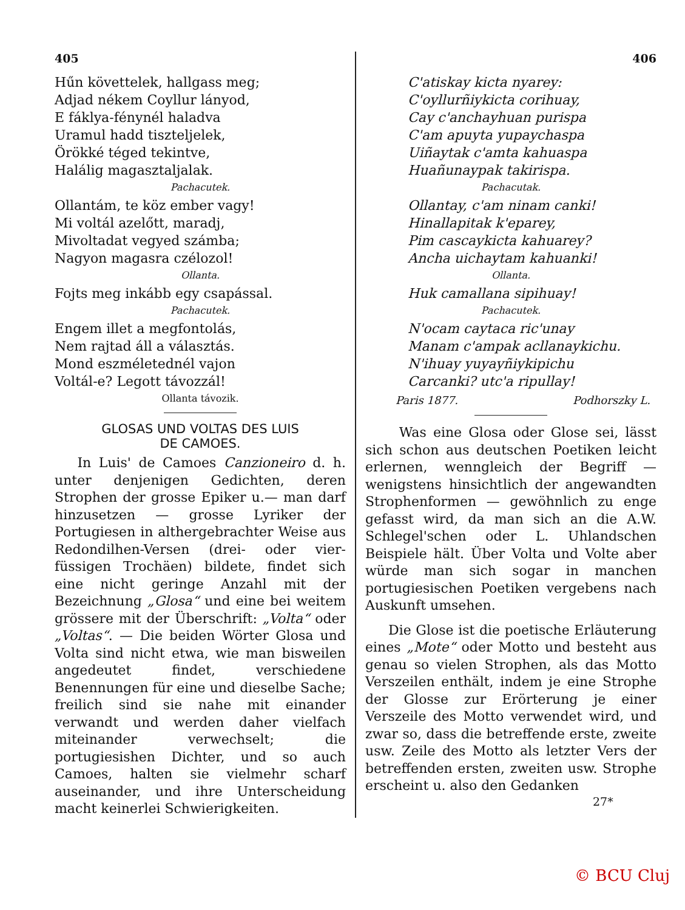405
Hűn követtelek, hallgass meg;
Adjad nékem Coyllur lányod,
E fáklya-fénynél haladva
Uramul hadd tiszteljelek,
Örökké téged tekintve,
Halálig magasztaljalak.
Pachacutek.
Ollantám, te köz ember vagy!
Mi voltál azelőtt, maradj,
Mivoltadat vegyed számba;
Nagyon magasra czélozol!
Ollanta.
Fojts meg inkább egy csapással.
Pachacutek.
Engem illet a megfontolás,
Nem rajtad áll a választás.
Mond eszméletednél vajon
Voltál-e? Legott távozzál!
Ollanta távozik.
GLOSAS UND VOLTAS DES LUIS
DE CAMOES.
In Luis' de Camoes Canzioneiro d. h. unter denjenigen Gedichten, deren Strophen der grosse Epiker u.— man darf hinzusetzen — grosse Lyriker der Portugiesen in althergebrachter Weise aus Redondilhen-Versen (drei- oder vier-füssigen Trochäen) bildete, findet sich eine nicht geringe Anzahl mit der Bezeichnung „Glosa“ und eine bei weitem grössere mit der Überschrift: „Volta“ oder „Voltas“. — Die beiden Wörter Glosa und Volta sind nicht etwa, wie man bisweilen angedeutet findet, verschiedene Benennungen für eine und dieselbe Sache; freilich sind sie nahe mit einander verwandt und werden daher vielfach miteinander verwechselt; die portugiesishen Dichter, und so auch Camoes, halten sie vielmehr scharf auseinander, und ihre Unterscheidung macht keinerlei Schwierigkeiten.
406
C'atiskay kicta nyarey:
C'oyllurñiykicta corihuay,
Cay c'anchayhuan purispa
C'am apuyta yupaychaspa
Uiñaytak c'amta kahuaspa
Huañunaypak takirispa.
Pachacutak.
Ollantay, c'am ninam canki!
Hinallapitak k'eparey,
Pim cascaykicta kahuarey?
Ancha uichaytam kahuanki!
Ollanta.
Huk camallana sipihuay!
Pachacutek.
N'ocam caytaca ric'unay
Manam c'ampak acllanaykichu.
N'ihuay yuyayñiykipichu
Carcanki? utc'a ripullay!
Paris 1877. Podhorszky L.
Was eine Glosa oder Glose sei, lässt sich schon aus deutschen Poetiken leicht erlernen, wenngleich der Begriff — wenigstens hinsichtlich der angewandten Strophenformen — gewöhnlich zu enge gefasst wird, da man sich an die A.W. Schlegel'schen oder L. Uhlandschen Beispiele hält. Über Volta und Volte aber würde man sich sogar in manchen portugiesischen Poetiken vergebens nach Auskunft umsehen.
Die Glose ist die poetische Erläuterung eines „Mote“ oder Motto und besteht aus genau so vielen Strophen, als das Motto Verszeilen enthält, indem je eine Strophe der Glosse zur Erörterung je einer Verszeile des Motto verwendet wird, und zwar so, dass die betreffende erste, zweite usw. Zeile des Motto als letzter Vers der betreffenden ersten, zweiten usw. Strophe erscheint u. also den Gedanken
27*
© BCU Cluj